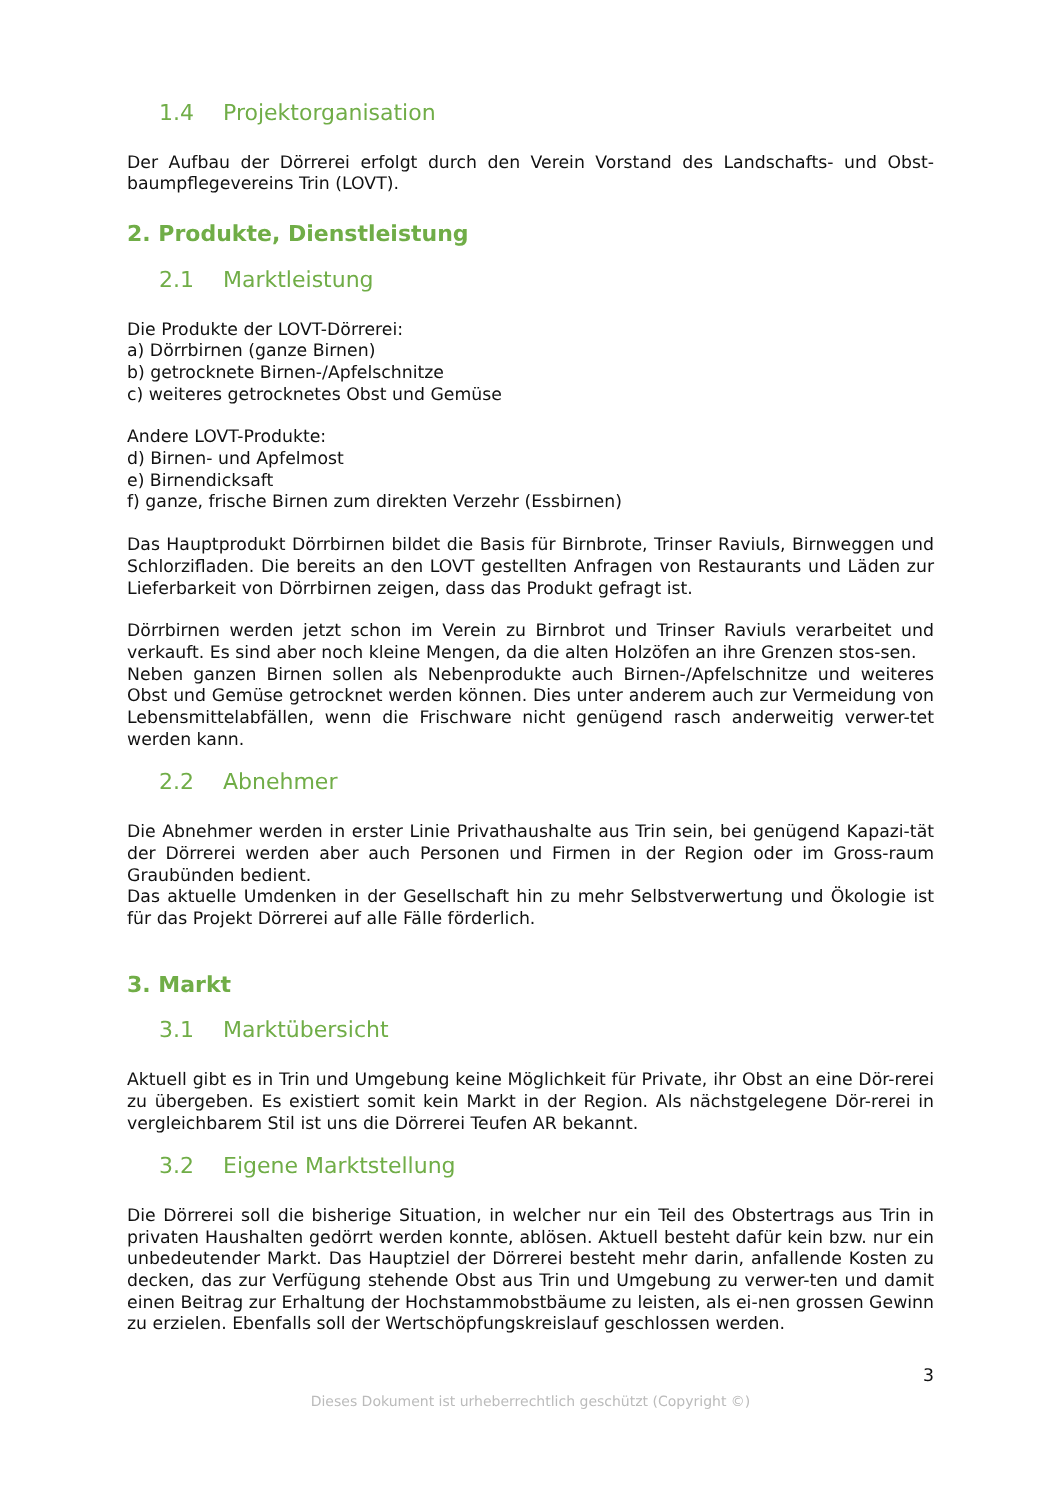1.4 Projektorganisation
Der Aufbau der Dörrerei erfolgt durch den Verein Vorstand des Landschafts- und Obst-baumpflegevereins Trin (LOVT).
2. Produkte, Dienstleistung
2.1 Marktleistung
Die Produkte der LOVT-Dörrerei:
a) Dörrbirnen (ganze Birnen)
b) getrocknete Birnen-/Apfelschnitze
c) weiteres getrocknetes Obst und Gemüse
Andere LOVT-Produkte:
d) Birnen- und Apfelmost
e) Birnendicksaft
f) ganze, frische Birnen zum direkten Verzehr (Essbirnen)
Das Hauptprodukt Dörrbirnen bildet die Basis für Birnbrote, Trinser Raviuls, Birnweggen und Schlorzifladen. Die bereits an den LOVT gestellten Anfragen von Restaurants und Läden zur Lieferbarkeit von Dörrbirnen zeigen, dass das Produkt gefragt ist.
Dörrbirnen werden jetzt schon im Verein zu Birnbrot und Trinser Raviuls verarbeitet und verkauft. Es sind aber noch kleine Mengen, da die alten Holzöfen an ihre Grenzen stos-sen.
Neben ganzen Birnen sollen als Nebenprodukte auch Birnen-/Apfelschnitze und weiteres Obst und Gemüse getrocknet werden können. Dies unter anderem auch zur Vermeidung von Lebensmittelabfällen, wenn die Frischware nicht genügend rasch anderweitig verwer-tet werden kann.
2.2 Abnehmer
Die Abnehmer werden in erster Linie Privathaushalte aus Trin sein, bei genügend Kapazi-tät der Dörrerei werden aber auch Personen und Firmen in der Region oder im Gross-raum Graubünden bedient.
Das aktuelle Umdenken in der Gesellschaft hin zu mehr Selbstverwertung und Ökologie ist für das Projekt Dörrerei auf alle Fälle förderlich.
3. Markt
3.1 Marktübersicht
Aktuell gibt es in Trin und Umgebung keine Möglichkeit für Private, ihr Obst an eine Dör-rerei zu übergeben. Es existiert somit kein Markt in der Region. Als nächstgelegene Dör-rerei in vergleichbarem Stil ist uns die Dörrerei Teufen AR bekannt.
3.2 Eigene Marktstellung
Die Dörrerei soll die bisherige Situation, in welcher nur ein Teil des Obstertrags aus Trin in privaten Haushalten gedörrt werden konnte, ablösen. Aktuell besteht dafür kein bzw. nur ein unbedeutender Markt. Das Hauptziel der Dörrerei besteht mehr darin, anfallende Kosten zu decken, das zur Verfügung stehende Obst aus Trin und Umgebung zu verwer-ten und damit einen Beitrag zur Erhaltung der Hochstammobstbäume zu leisten, als ei-nen grossen Gewinn zu erzielen. Ebenfalls soll der Wertschöpfungskreislauf geschlossen werden.
3
Dieses Dokument ist urheberrechtlich geschützt (Copyright ©)